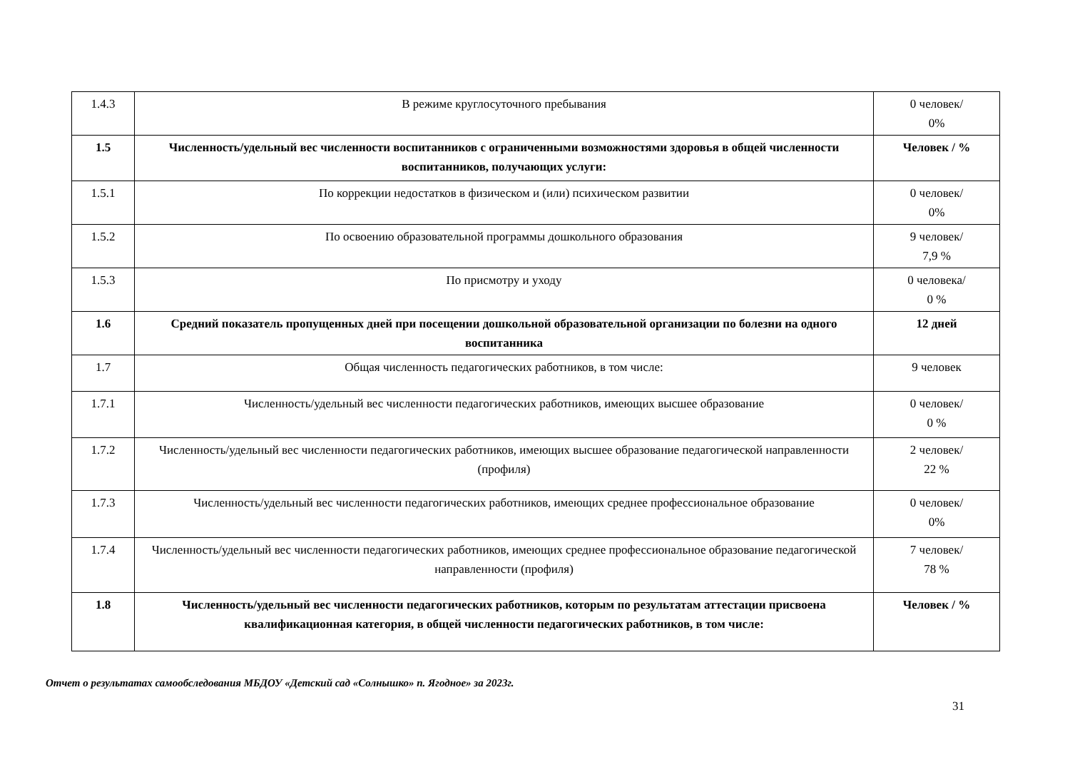| 1.4.3 | В режиме круглосуточного пребывания | 0 человек/ 0% |
| 1.5 | Численность/удельный вес численности воспитанников с ограниченными возможностями здоровья в общей численности воспитанников, получающих услуги: | Человек / % |
| 1.5.1 | По коррекции недостатков в физическом и (или) психическом развитии | 0 человек/ 0% |
| 1.5.2 | По освоению образовательной программы дошкольного образования | 9 человек/ 7,9 % |
| 1.5.3 | По присмотру и уходу | 0 человека/ 0 % |
| 1.6 | Средний показатель пропущенных дней при посещении дошкольной образовательной организации по болезни на одного воспитанника | 12 дней |
| 1.7 | Общая численность педагогических работников, в том числе: | 9 человек |
| 1.7.1 | Численность/удельный вес численности педагогических работников, имеющих высшее образование | 0 человек/ 0 % |
| 1.7.2 | Численность/удельный вес численности педагогических работников, имеющих высшее образование педагогической направленности (профиля) | 2 человек/ 22 % |
| 1.7.3 | Численность/удельный вес численности педагогических работников, имеющих среднее профессиональное образование | 0 человек/ 0% |
| 1.7.4 | Численность/удельный вес численности педагогических работников, имеющих среднее профессиональное образование педагогической направленности (профиля) | 7 человек/ 78 % |
| 1.8 | Численность/удельный вес численности педагогических работников, которым по результатам аттестации присвоена квалификационная категория, в общей численности педагогических работников, в том числе: | Человек / % |
Отчет о результатах самообследования МБДОУ «Детский сад «Солнышко» п. Ягодное» за 2023г.
31